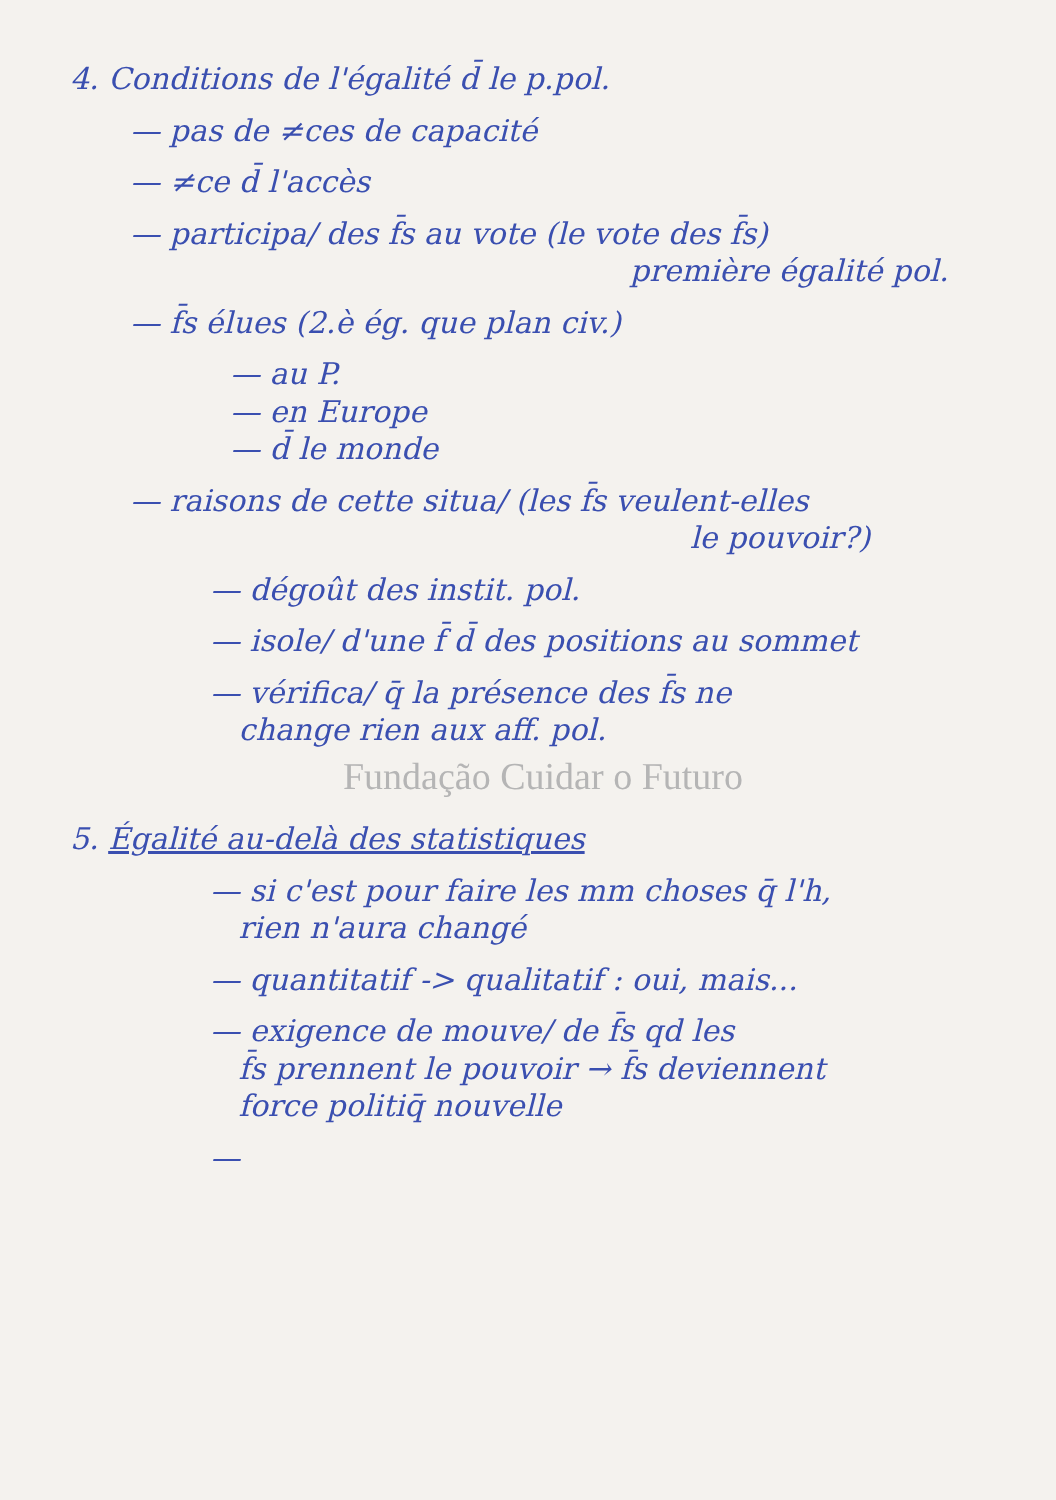4. Conditions de l'égalité d̄ le p.pol.
— pas de ≠ces de capacité
— ≠ce d̄ l'accès
— participa/ des f̄s au vote (le vote des f̄s)
première égalité pol.
— f̄s élues (2.è ég. que plan civ.)
— au P.
— en Europe
— d̄ le monde
— raisons de cette situa/ (les f̄s veulent-elles
le pouvoir?)
— dégoût des instit. pol.
— isole/ d'une f̄ d̄ des positions au sommet
— vérifica/ q̄ la présence des f̄s ne
change rien aux aff. pol.
Fundação Cuidar o Futuro
5. Égalité au-delà des statistiques
— si c'est pour faire les mm choses q̄ l'h,
rien n'aura changé
— quantitatif -> qualitatif : oui, mais...
— exigence de mouve/ de f̄s qd les
f̄s prennent le pouvoir → f̄s deviennent
force politiq̄ nouvelle
—